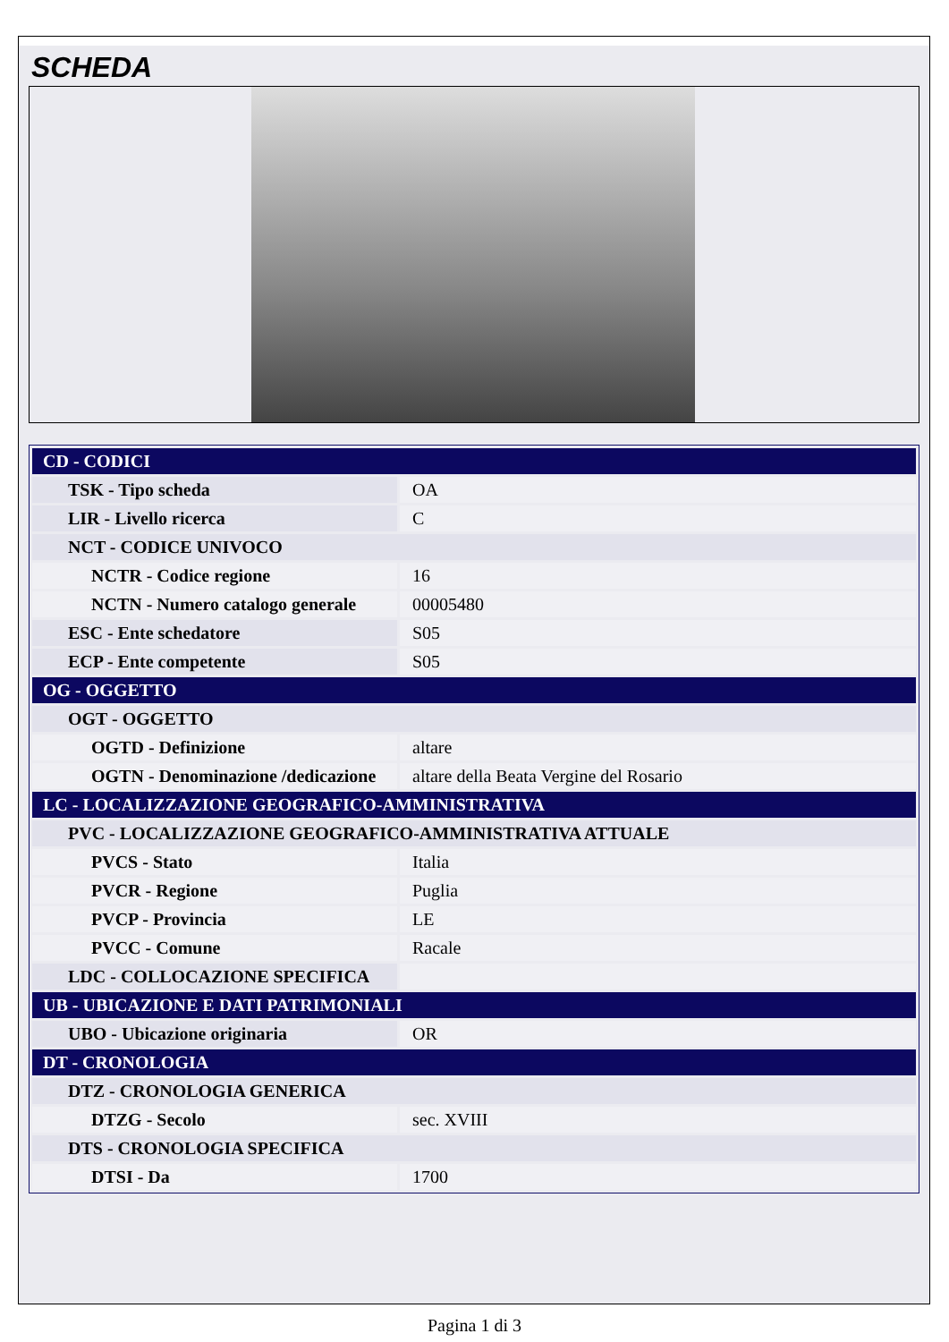SCHEDA
| CD - CODICI | |
| TSK - Tipo scheda | OA |
| LIR - Livello ricerca | C |
| NCT - CODICE UNIVOCO | |
| NCTR - Codice regione | 16 |
| NCTN - Numero catalogo generale | 00005480 |
| ESC - Ente schedatore | S05 |
| ECP - Ente competente | S05 |
| OG - OGGETTO | |
| OGT - OGGETTO | |
| OGTD - Definizione | altare |
| OGTN - Denominazione /dedicazione | altare della Beata Vergine del Rosario |
| LC - LOCALIZZAZIONE GEOGRAFICO-AMMINISTRATIVA | |
| PVC - LOCALIZZAZIONE GEOGRAFICO-AMMINISTRATIVA ATTUALE | |
| PVCS - Stato | Italia |
| PVCR - Regione | Puglia |
| PVCP - Provincia | LE |
| PVCC - Comune | Racale |
| LDC - COLLOCAZIONE SPECIFICA | |
| UB - UBICAZIONE E DATI PATRIMONIALI | |
| UBO - Ubicazione originaria | OR |
| DT - CRONOLOGIA | |
| DTZ - CRONOLOGIA GENERICA | |
| DTZG - Secolo | sec. XVIII |
| DTS - CRONOLOGIA SPECIFICA | |
| DTSI - Da | 1700 |
Pagina 1 di 3